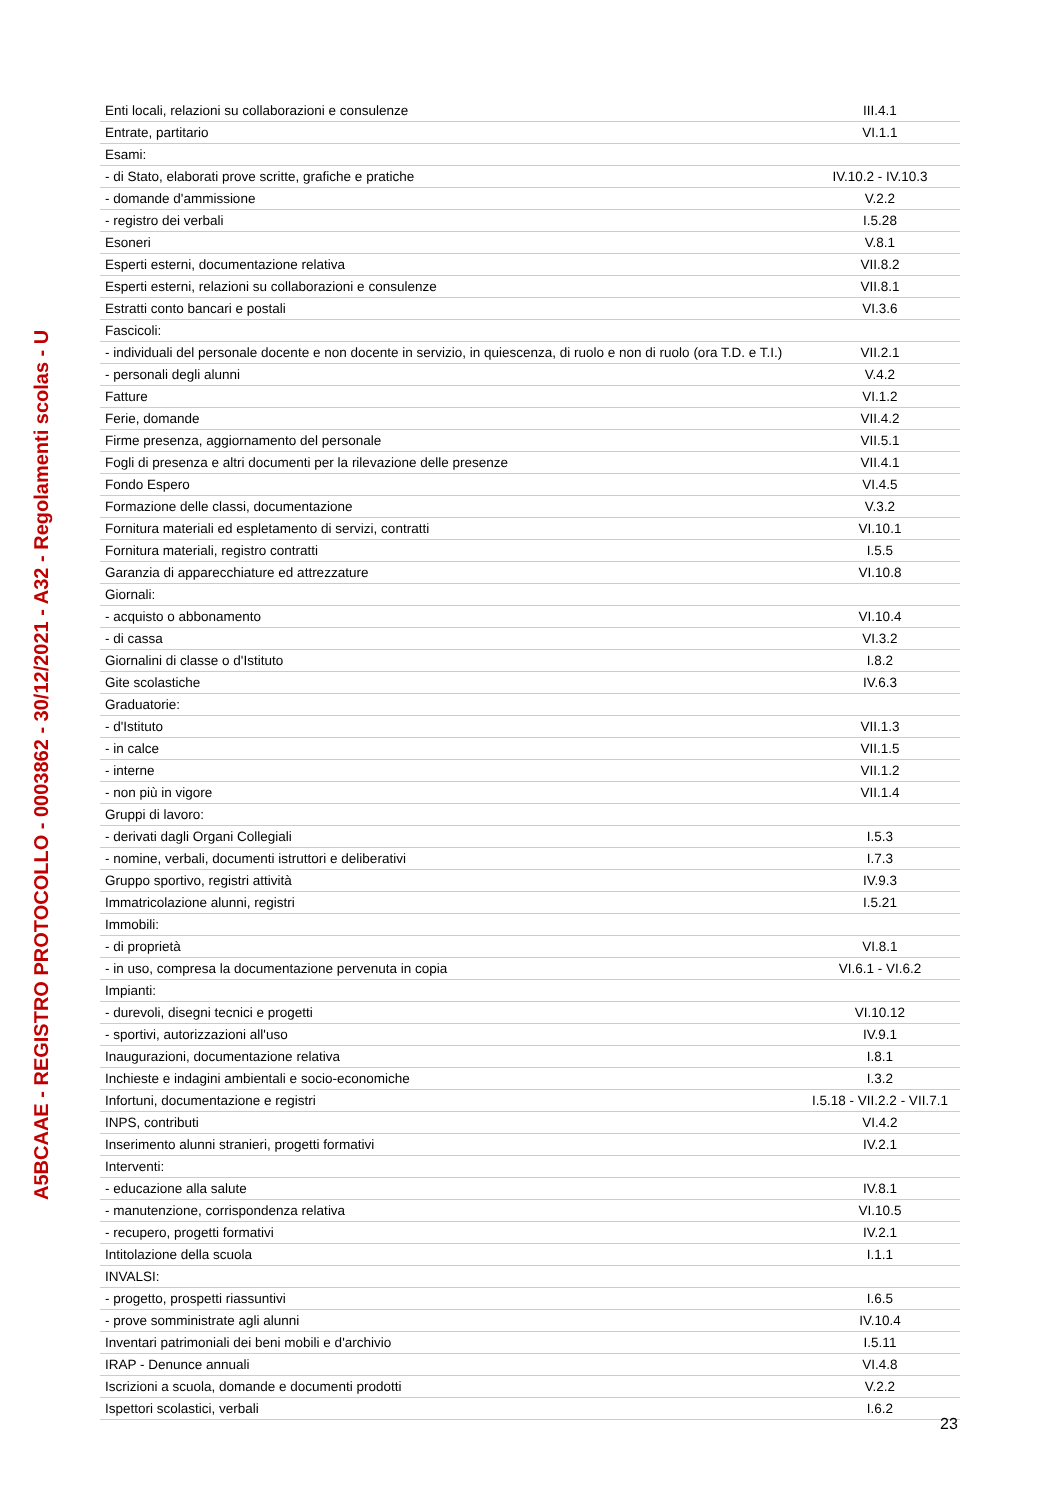A5BCAAE - REGISTRO PROTOCOLLO - 0003862 - 30/12/2021 - A32 - Regolamenti scolas - U
| Enti locali, relazioni su collaborazioni e consulenze | III.4.1 |
| Entrate, partitario | VI.1.1 |
| Esami: | |
| - di Stato, elaborati prove scritte, grafiche e pratiche | IV.10.2 - IV.10.3 |
| - domande d'ammissione | V.2.2 |
| - registro dei verbali | I.5.28 |
| Esoneri | V.8.1 |
| Esperti esterni, documentazione relativa | VII.8.2 |
| Esperti esterni, relazioni su collaborazioni e consulenze | VII.8.1 |
| Estratti conto bancari e postali | VI.3.6 |
| Fascicoli: | |
| - individuali del personale docente e non docente in servizio, in quiescenza, di ruolo e non di ruolo (ora T.D. e T.I.) | VII.2.1 |
| - personali degli alunni | V.4.2 |
| Fatture | VI.1.2 |
| Ferie, domande | VII.4.2 |
| Firme presenza, aggiornamento del personale | VII.5.1 |
| Fogli di presenza e altri documenti per la rilevazione delle presenze | VII.4.1 |
| Fondo Espero | VI.4.5 |
| Formazione delle classi, documentazione | V.3.2 |
| Fornitura materiali ed espletamento di servizi, contratti | VI.10.1 |
| Fornitura materiali, registro contratti | I.5.5 |
| Garanzia di apparecchiature ed attrezzature | VI.10.8 |
| Giornali: | |
| - acquisto o abbonamento | VI.10.4 |
| - di cassa | VI.3.2 |
| Giornalini di classe o d'Istituto | I.8.2 |
| Gite scolastiche | IV.6.3 |
| Graduatorie: | |
| - d'Istituto | VII.1.3 |
| - in calce | VII.1.5 |
| - interne | VII.1.2 |
| - non più in vigore | VII.1.4 |
| Gruppi di lavoro: | |
| - derivati dagli Organi Collegiali | I.5.3 |
| - nomine, verbali, documenti istruttori e deliberativi | I.7.3 |
| Gruppo sportivo, registri attività | IV.9.3 |
| Immatricolazione alunni, registri | I.5.21 |
| Immobili: | |
| - di proprietà | VI.8.1 |
| - in uso, compresa la documentazione pervenuta in copia | VI.6.1 - VI.6.2 |
| Impianti: | |
| - durevoli, disegni tecnici e progetti | VI.10.12 |
| - sportivi, autorizzazioni all'uso | IV.9.1 |
| Inaugurazioni, documentazione relativa | I.8.1 |
| Inchieste e indagini ambientali e socio-economiche | I.3.2 |
| Infortuni, documentazione e registri | I.5.18 - VII.2.2 - VII.7.1 |
| INPS, contributi | VI.4.2 |
| Inserimento alunni stranieri, progetti formativi | IV.2.1 |
| Interventi: | |
| - educazione alla salute | IV.8.1 |
| - manutenzione, corrispondenza relativa | VI.10.5 |
| - recupero, progetti formativi | IV.2.1 |
| Intitolazione della scuola | I.1.1 |
| INVALSI: | |
| - progetto, prospetti riassuntivi | I.6.5 |
| - prove somministrate agli alunni | IV.10.4 |
| Inventari patrimoniali dei beni mobili e d'archivio | I.5.11 |
| IRAP - Denunce annuali | VI.4.8 |
| Iscrizioni a scuola, domande e documenti prodotti | V.2.2 |
| Ispettori scolastici, verbali | I.6.2 |
23